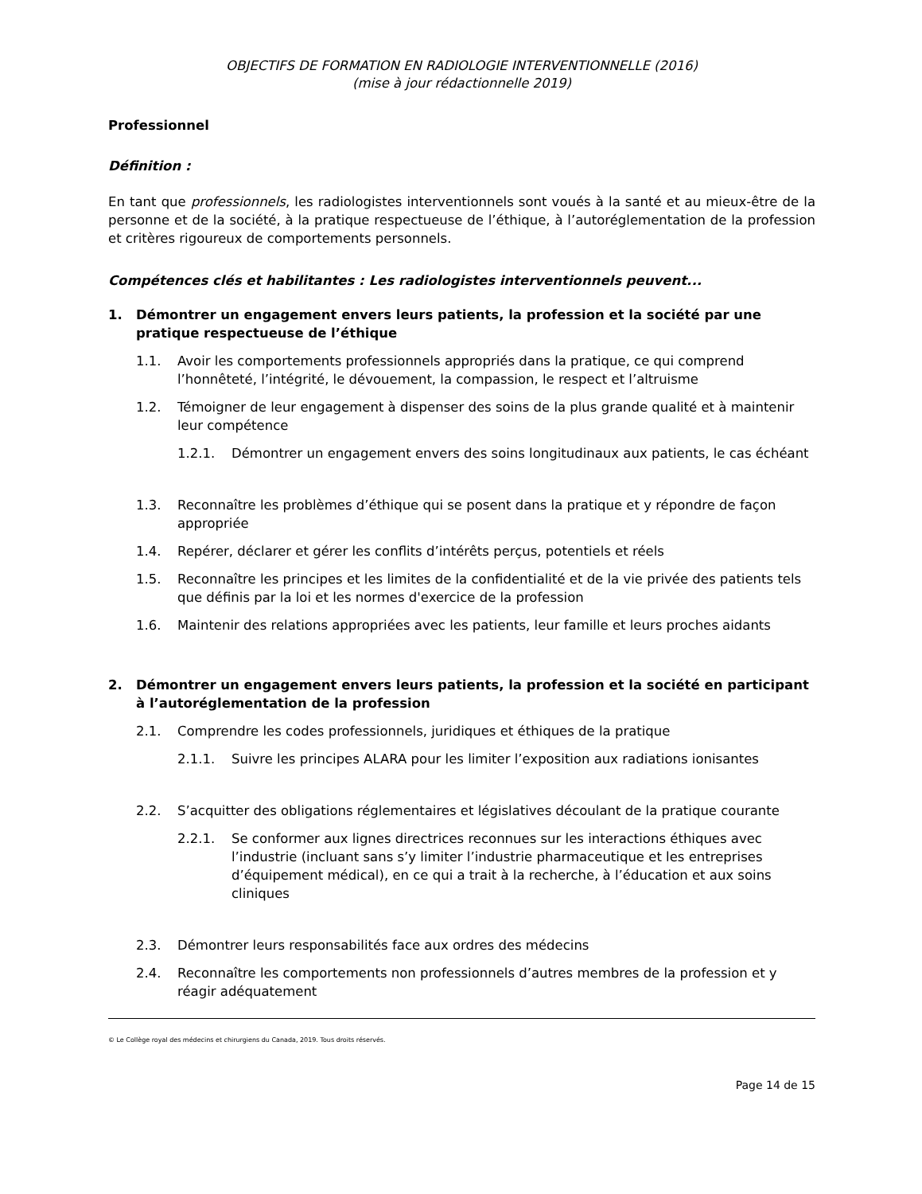OBJECTIFS DE FORMATION EN RADIOLOGIE INTERVENTIONNELLE (2016)
(mise à jour rédactionnelle 2019)
Professionnel
Définition :
En tant que professionnels, les radiologistes interventionnels sont voués à la santé et au mieux-être de la personne et de la société, à la pratique respectueuse de l’éthique, à l’autoréglementation de la profession et critères rigoureux de comportements personnels.
Compétences clés et habilitantes : Les radiologistes interventionnels peuvent...
1. Démontrer un engagement envers leurs patients, la profession et la société par une pratique respectueuse de l’éthique
1.1. Avoir les comportements professionnels appropriés dans la pratique, ce qui comprend l’honnêteté, l’intégrité, le dévouement, la compassion, le respect et l’altruisme
1.2. Témoigner de leur engagement à dispenser des soins de la plus grande qualité et à maintenir leur compétence
1.2.1. Démontrer un engagement envers des soins longitudinaux aux patients, le cas échéant
1.3. Reconnaître les problèmes d’éthique qui se posent dans la pratique et y répondre de façon appropriée
1.4. Repérer, déclarer et gérer les conflits d’intérêts perçus, potentiels et réels
1.5. Reconnaître les principes et les limites de la confidentialité et de la vie privée des patients tels que définis par la loi et les normes d'exercice de la profession
1.6. Maintenir des relations appropriées avec les patients, leur famille et leurs proches aidants
2. Démontrer un engagement envers leurs patients, la profession et la société en participant à l’autoréglementation de la profession
2.1. Comprendre les codes professionnels, juridiques et éthiques de la pratique
2.1.1. Suivre les principes ALARA pour les limiter l’exposition aux radiations ionisantes
2.2. S’acquitter des obligations réglementaires et législatives découlant de la pratique courante
2.2.1. Se conformer aux lignes directrices reconnues sur les interactions éthiques avec l’industrie (incluant sans s’y limiter l’industrie pharmaceutique et les entreprises d’équipement médical), en ce qui a trait à la recherche, à l’éducation et aux soins cliniques
2.3. Démontrer leurs responsabilités face aux ordres des médecins
2.4. Reconnaître les comportements non professionnels d’autres membres de la profession et y réagir adéquatement
© Le Collège royal des médecins et chirurgiens du Canada, 2019. Tous droits réservés.
Page 14 de 15